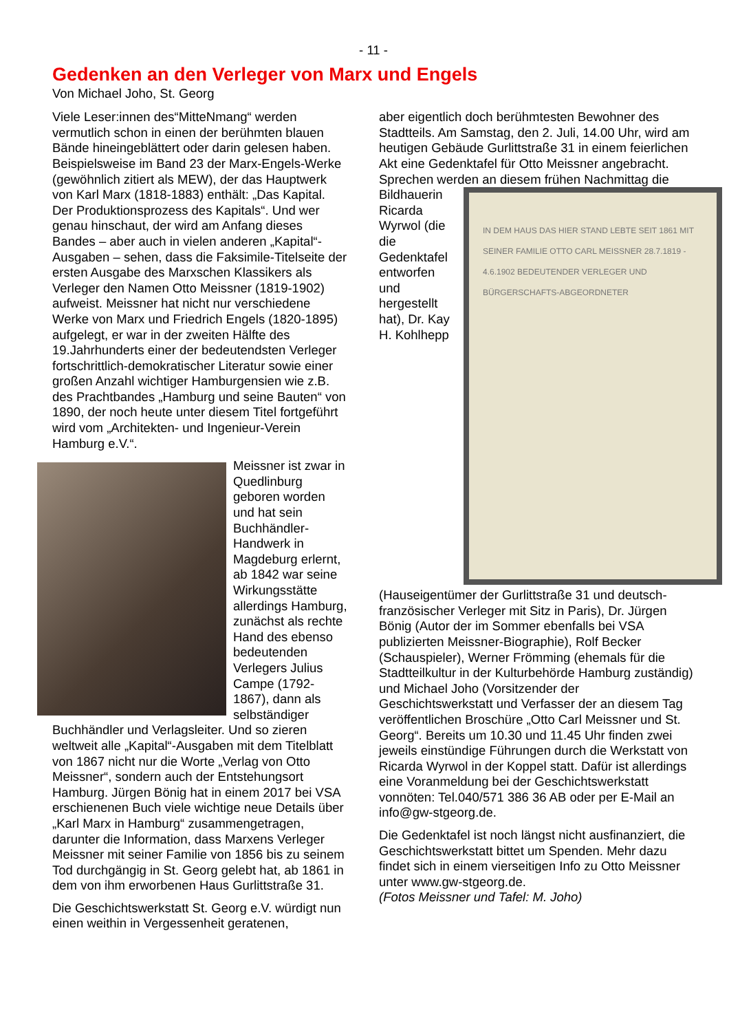- 11 -
Gedenken an den Verleger von Marx und Engels
Von Michael Joho, St. Georg
Viele Leser:innen des“MitteNmang“ werden vermutlich schon in einen der berühmten blauen Bände hineingeblättert oder darin gelesen haben. Beispielsweise im Band 23 der Marx-Engels-Werke (gewöhnlich zitiert als MEW), der das Hauptwerk von Karl Marx (1818-1883) enthält: „Das Kapital. Der Produktionsprozess des Kapitals“. Und wer genau hinschaut, der wird am Anfang dieses Bandes – aber auch in vielen anderen „Kapital“-Ausgaben – sehen, dass die Faksimile-Titelseite der ersten Ausgabe des Marxschen Klassikers als Verleger den Namen Otto Meissner (1819-1902) aufweist. Meissner hat nicht nur verschiedene Werke von Marx und Friedrich Engels (1820-1895) aufgelegt, er war in der zweiten Hälfte des 19.Jahrhunderts einer der bedeutendsten Verleger fortschrittlich-demokratischer Literatur sowie einer großen Anzahl wichtiger Hamburgensien wie z.B. des Prachtbandes „Hamburg und seine Bauten“ von 1890, der noch heute unter diesem Titel fortgeführt wird vom „Architekten- und Ingenieur-Verein Hamburg e.V.“.
Meissner ist zwar in Quedlinburg geboren worden und hat sein Buchhändler-Handwerk in Magdeburg erlernt, ab 1842 war seine Wirkungsstätte allerdings Hamburg, zunächst als rechte Hand des ebenso bedeutenden Verlegers Julius Campe (1792-1867), dann als selbständiger Buchhändler und Verlagsleiter. Und so zieren weltweit alle „Kapital“-Ausgaben mit dem Titelblatt von 1867 nicht nur die Worte „Verlag von Otto Meissner“, sondern auch der Entstehungsort Hamburg. Jürgen Bönig hat in einem 2017 bei VSA erschienenen Buch viele wichtige neue Details über „Karl Marx in Hamburg“ zusammengetragen, darunter die Information, dass Marxens Verleger Meissner mit seiner Familie von 1856 bis zu seinem Tod durchgängig in St. Georg gelebt hat, ab 1861 in dem von ihm erworbenen Haus Gurlittstraße 31.
Die Geschichtswerkstatt St. Georg e.V. würdigt nun einen weithin in Vergessenheit geratenen,
aber eigentlich doch berühmtesten Bewohner des Stadtteils. Am Samstag, den 2. Juli, 14.00 Uhr, wird am heutigen Gebäude Gurlittstraße 31 in einem feierlichen Akt eine Gedenktafel für Otto Meissner angebracht. Sprechen werden an diesem IN DEM HAUS DAS HIER STAND LEBTE SEIT 1861 MIT SEINER FAMILIE OTTO CARL MEISSNER 28.7.1819 - 4.6.1902 BEDEUTENDER VERLEGER UND BÜRGERSCHAFTS-ABGEORDNETER frühen Nachmittag die Bildhauerin Ricarda Wyrwol (die die Gedenktafel entworfen und hergestellt hat), Dr. Kay H. Kohlhepp (Hauseigentümer der Gurlittstraße 31 und deutsch-französischer Verleger mit Sitz in Paris), Dr. Jürgen Bönig (Autor der im Sommer ebenfalls bei VSA publizierten Meissner-Biographie), Rolf Becker (Schauspieler), Werner Frömming (ehemals für die Stadtteilkultur in der Kulturbehörde Hamburg zuständig) und Michael Joho (Vorsitzender der Geschichtswerkstatt und Verfasser der an diesem Tag veröffentlichen Broschüre „Otto Carl Meissner und St. Georg“. Bereits um 10.30 und 11.45 Uhr finden zwei jeweils einstündige Führungen durch die Werkstatt von Ricarda Wyrwol in der Koppel statt. Dafür ist allerdings eine Voranmeldung bei der Geschichtswerkstatt vonnöten: Tel.040/571 386 36 AB oder per E-Mail an info@gw-stgeorg.de.
Die Gedenktafel ist noch längst nicht ausfinanziert, die Geschichtswerkstatt bittet um Spenden. Mehr dazu findet sich in einem vierseitigen Info zu Otto Meissner unter www.gw-stgeorg.de.
(Fotos Meissner und Tafel: M. Joho)